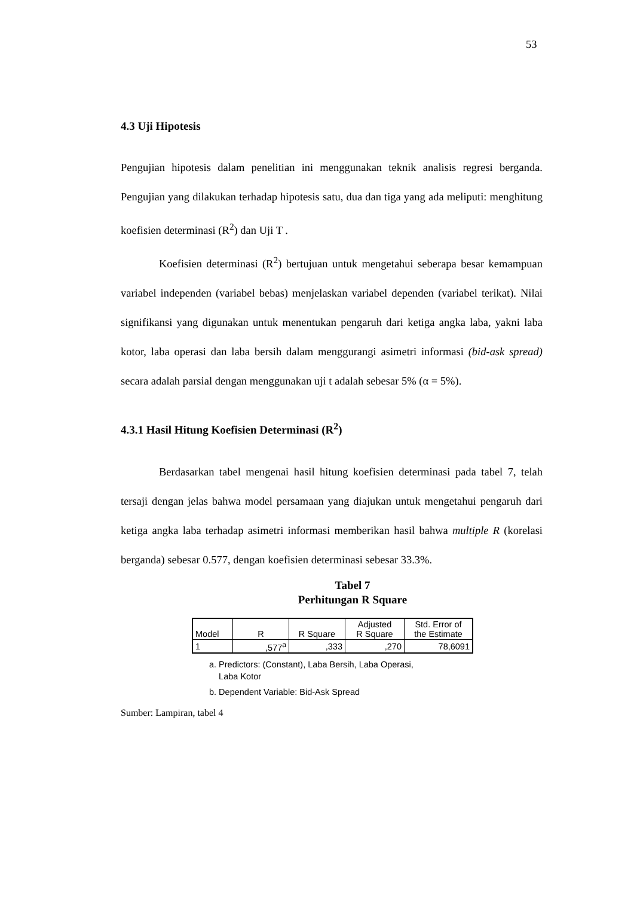53
4.3 Uji Hipotesis
Pengujian hipotesis dalam penelitian ini menggunakan teknik analisis regresi berganda. Pengujian yang dilakukan terhadap hipotesis satu, dua dan tiga yang ada meliputi: menghitung koefisien determinasi (R<sup>2</sup>) dan Uji T .
Koefisien determinasi (R<sup>2</sup>) bertujuan untuk mengetahui seberapa besar kemampuan variabel independen (variabel bebas) menjelaskan variabel dependen (variabel terikat). Nilai signifikansi yang digunakan untuk menentukan pengaruh dari ketiga angka laba, yakni laba kotor, laba operasi dan laba bersih dalam menggurangi asimetri informasi (bid-ask spread) secara adalah parsial dengan menggunakan uji t adalah sebesar 5% (α = 5%).
4.3.1 Hasil Hitung Koefisien Determinasi (R<sup>2</sup>)
Berdasarkan tabel mengenai hasil hitung koefisien determinasi pada tabel 7, telah tersaji dengan jelas bahwa model persamaan yang diajukan untuk mengetahui pengaruh dari ketiga angka laba terhadap asimetri informasi memberikan hasil bahwa multiple R (korelasi berganda) sebesar 0.577, dengan koefisien determinasi sebesar 33.3%.
Tabel 7
Perhitungan R Square
| Model | R | R Square | Adjusted R Square | Std. Error of the Estimate |
| --- | --- | --- | --- | --- |
| 1 | ,577<sup>a</sup> | ,333 | ,270 | 78,6091 |
a. Predictors: (Constant), Laba Bersih, Laba Operasi,
Laba Kotor
b. Dependent Variable: Bid-Ask Spread
Sumber: Lampiran, tabel 4